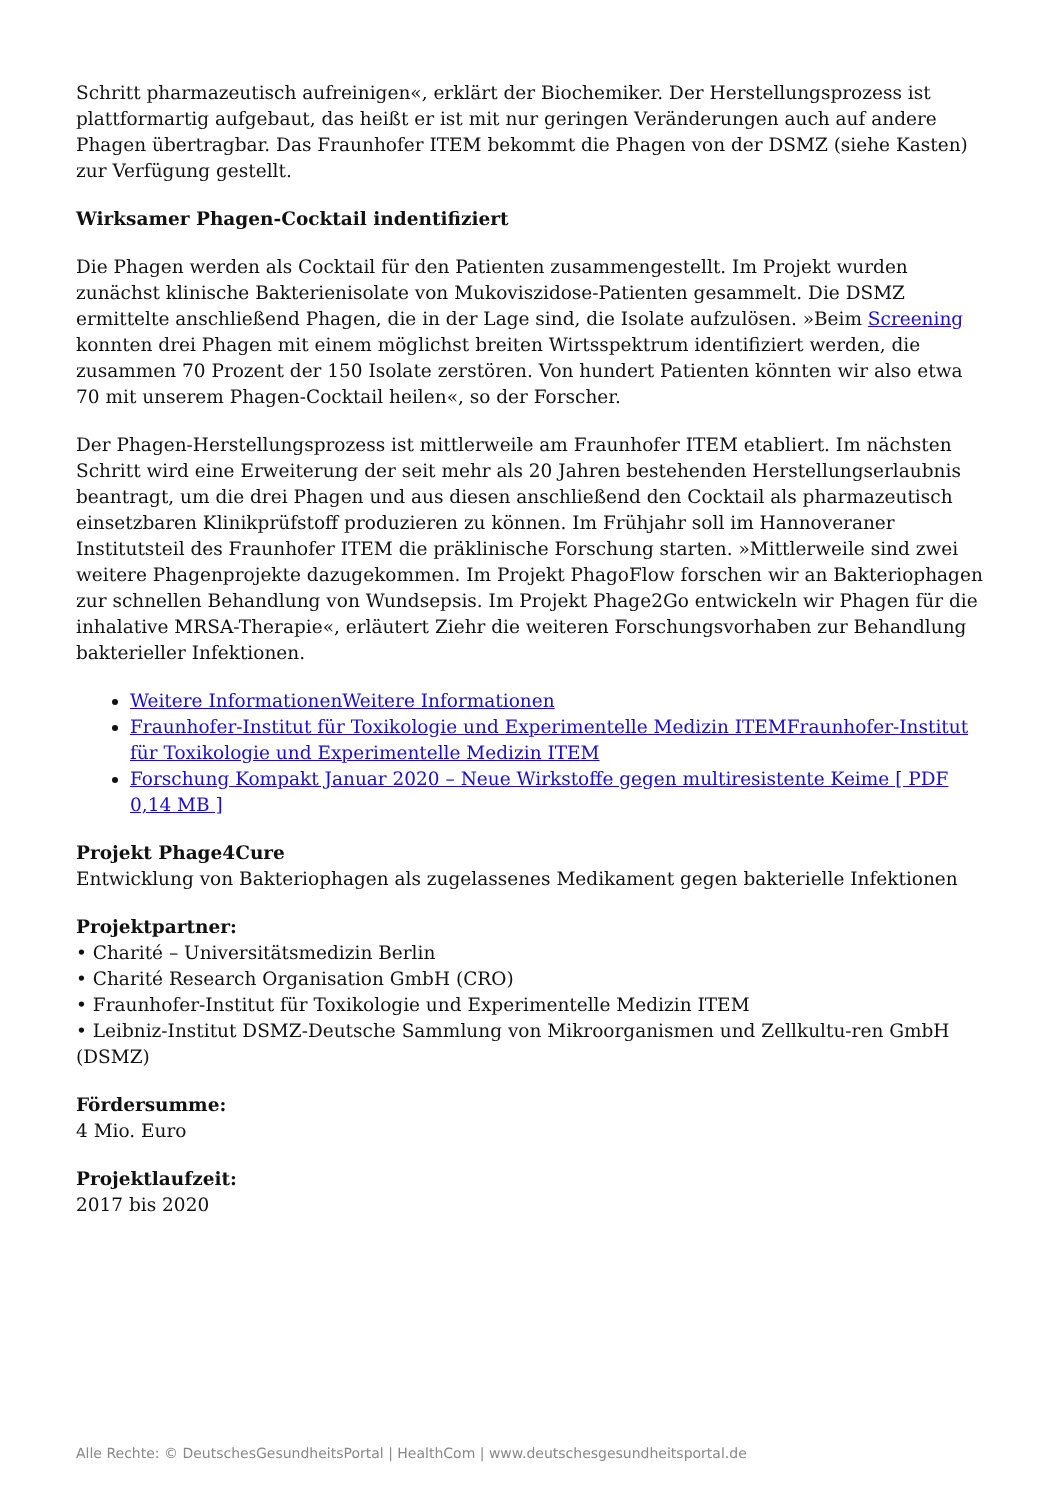Schritt pharmazeutisch aufreinigen«, erklärt der Biochemiker. Der Herstellungsprozess ist plattformartig aufgebaut, das heißt er ist mit nur geringen Veränderungen auch auf andere Phagen übertragbar. Das Fraunhofer ITEM bekommt die Phagen von der DSMZ (siehe Kasten) zur Verfügung gestellt.
Wirksamer Phagen-Cocktail indentifiziert
Die Phagen werden als Cocktail für den Patienten zusammengestellt. Im Projekt wurden zunächst klinische Bakterienisolate von Mukoviszidose-Patienten gesammelt. Die DSMZ ermittelte anschließend Phagen, die in der Lage sind, die Isolate aufzulösen. »Beim Screening konnten drei Phagen mit einem möglichst breiten Wirtsspektrum identifiziert werden, die zusammen 70 Prozent der 150 Isolate zerstören. Von hundert Patienten könnten wir also etwa 70 mit unserem Phagen-Cocktail heilen«, so der Forscher.
Der Phagen-Herstellungsprozess ist mittlerweile am Fraunhofer ITEM etabliert. Im nächsten Schritt wird eine Erweiterung der seit mehr als 20 Jahren bestehenden Herstellungserlaubnis beantragt, um die drei Phagen und aus diesen anschließend den Cocktail als pharmazeutisch einsetzbaren Klinikprüfstoff produzieren zu können. Im Frühjahr soll im Hannoveraner Institutsteil des Fraunhofer ITEM die präklinische Forschung starten. »Mittlerweile sind zwei weitere Phagenprojekte dazugekommen. Im Projekt PhagoFlow forschen wir an Bakteriophagen zur schnellen Behandlung von Wundsepsis. Im Projekt Phage2Go entwickeln wir Phagen für die inhalative MRSA-Therapie«, erläutert Ziehr die weiteren Forschungsvorhaben zur Behandlung bakterieller Infektionen.
Weitere InformationenWeitere Informationen
Fraunhofer-Institut für Toxikologie und Experimentelle Medizin ITEMFraunhofer-Institut für Toxikologie und Experimentelle Medizin ITEM
Forschung Kompakt Januar 2020 – Neue Wirkstoffe gegen multiresistente Keime [ PDF 0,14 MB ]
Projekt Phage4Cure
Entwicklung von Bakteriophagen als zugelassenes Medikament gegen bakterielle Infektionen
Projektpartner:
• Charité – Universitätsmedizin Berlin
• Charité Research Organisation GmbH (CRO)
• Fraunhofer-Institut für Toxikologie und Experimentelle Medizin ITEM
• Leibniz-Institut DSMZ-Deutsche Sammlung von Mikroorganismen und Zellkultu-ren GmbH (DSMZ)
Fördersumme:
4 Mio. Euro
Projektlaufzeit:
2017 bis 2020
Alle Rechte: © DeutschesGesundheitsPortal | HealthCom | www.deutschesgesundheitsportal.de